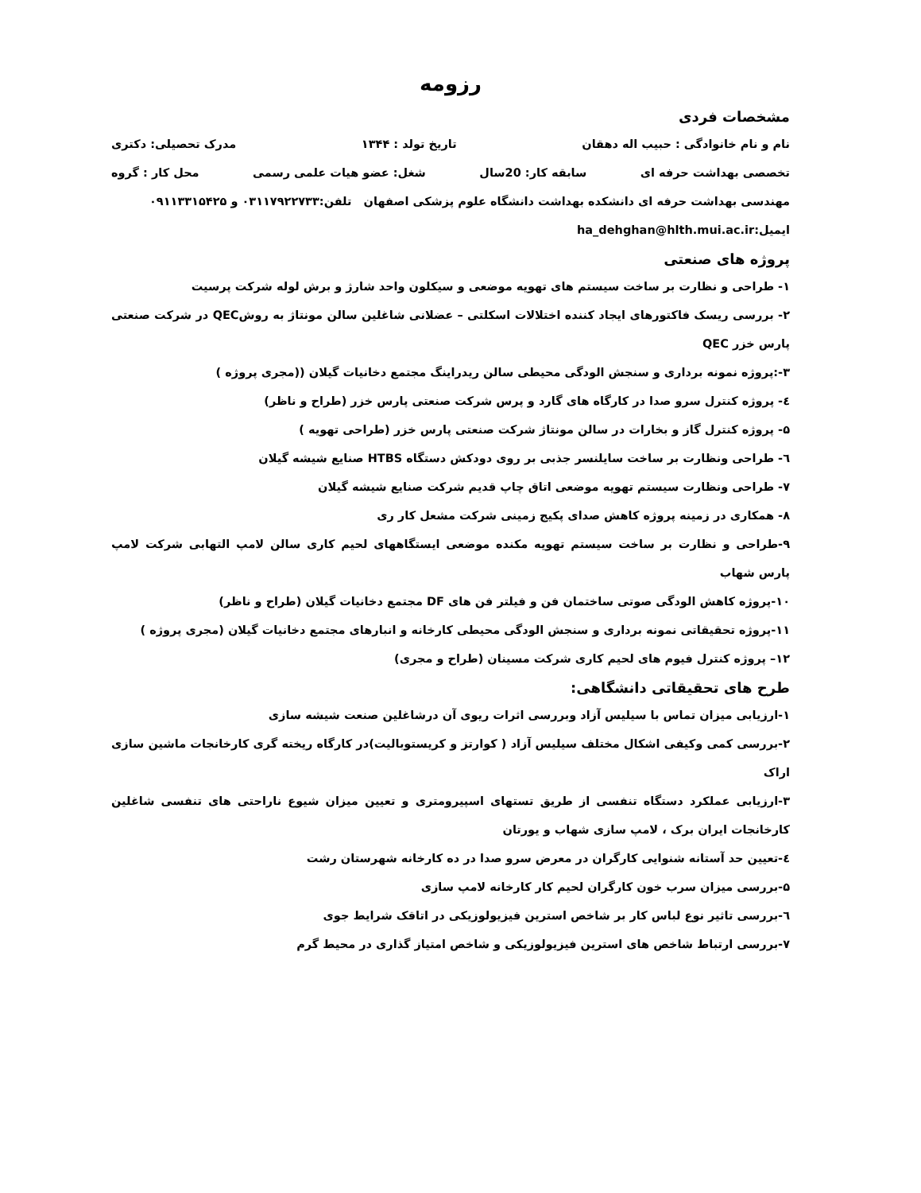رزومه
مشخصات فردی
نام و نام خانوادگی : حبیب اله دهقان تاریخ تولد : ۱۳۴۴ مدرک تحصیلی: دکتری
تخصصی بهداشت حرفه ای سابقه کار: 20سال شغل: عضو هیات علمی رسمی محل کار : گروه
مهندسی بهداشت حرفه ای دانشکده بهداشت دانشگاه علوم پزشکی اصفهان تلفن:۰۳۱۱۷۹۲۲۷۳۳ و ۰۹۱۱۳۳۱۵۴۲۵
ایمیل:ha_dehghan@hlth.mui.ac.ir
پروژه های صنعتی
۱- طراحی و نظارت بر ساخت سیستم های تهویه موضعی و سیکلون واحد شارژ و برش لوله شرکت پرسیت
۲- بررسی ریسک فاکتورهای ایجاد کننده اختلالات اسکلتی – عضلانی شاغلین سالن مونتاژ به روشQEC در شرکت صنعتی پارس خزر QEC
۳-:پروژه نمونه برداری و سنجش الودگی محیطی سالن ریدراینگ مجتمع دخانیات گیلان ((مجری پروژه )
٤- پروژه کنترل سرو صدا در کارگاه های گارد و پرس شرکت صنعتی پارس خزر (طراح و ناظر)
۵- پروژه کنترل گاز و بخارات در سالن مونتاژ شرکت صنعتی پارس خزر (طراحی تهویه )
٦- طراحی ونظارت بر ساخت سایلنسر جذبی بر روی دودکش دستگاه HTBS صنایع شیشه گیلان
۷- طراحی ونظارت سیستم تهویه موضعی اتاق چاپ قدیم شرکت صنایع شیشه گیلان
۸- همکاری در زمینه پروژه کاهش صدای پکیج زمینی شرکت مشعل کار ری
۹-طراحی و نظارت بر ساخت سیستم تهویه مکنده موضعی ایستگاههای لحیم کاری سالن لامپ التهابی شرکت لامپ پارس شهاب
۱۰-پروژه کاهش الودگی صوتی ساختمان فن و فیلتر فن های DF مجتمع دخانیات گیلان (طراح و ناظر)
۱۱-پروژه تحقیقاتی نمونه برداری و سنجش الودگی محیطی کارخانه و انبارهای مجتمع دخانیات گیلان (مجری پروژه )
۱۲– پروژه کنترل فیوم های لحیم کاری شرکت مسینان (طراح و مجری)
طرح های تحقیقاتی دانشگاهی:
۱-ارزیابی میزان تماس با سیلیس آزاد وبررسی اثرات ریوی آن درشاغلین صنعت شیشه سازی
۲-بررسی کمی وکیفی اشکال مختلف سیلیس آزاد ( کوارتز و کریستوبالیت)در کارگاه ریخته گری کارخانجات ماشین سازی اراک
۳-ارزیابی عملکرد دستگاه تنفسی از طریق تستهای اسپیرومتری و تعیین میزان شیوع ناراحتی های تنفسی شاغلین کارخانجات ایران برک ، لامپ سازی شهاب و یورتان
٤-تعیین حد آستانه شنوایی کارگران در معرض سرو صدا در ده کارخانه شهرستان رشت
۵-بررسی میزان سرب خون کارگران لحیم کار کارخانه لامپ سازی
٦-بررسی تاثیر نوع لباس کار بر شاخص استرین فیزیولوزیکی در اتاقک شرایط جوی
۷-بررسی ارتباط شاخص های استرین فیزیولوزیکی و شاخص امتیاز گذاری در محیط گرم